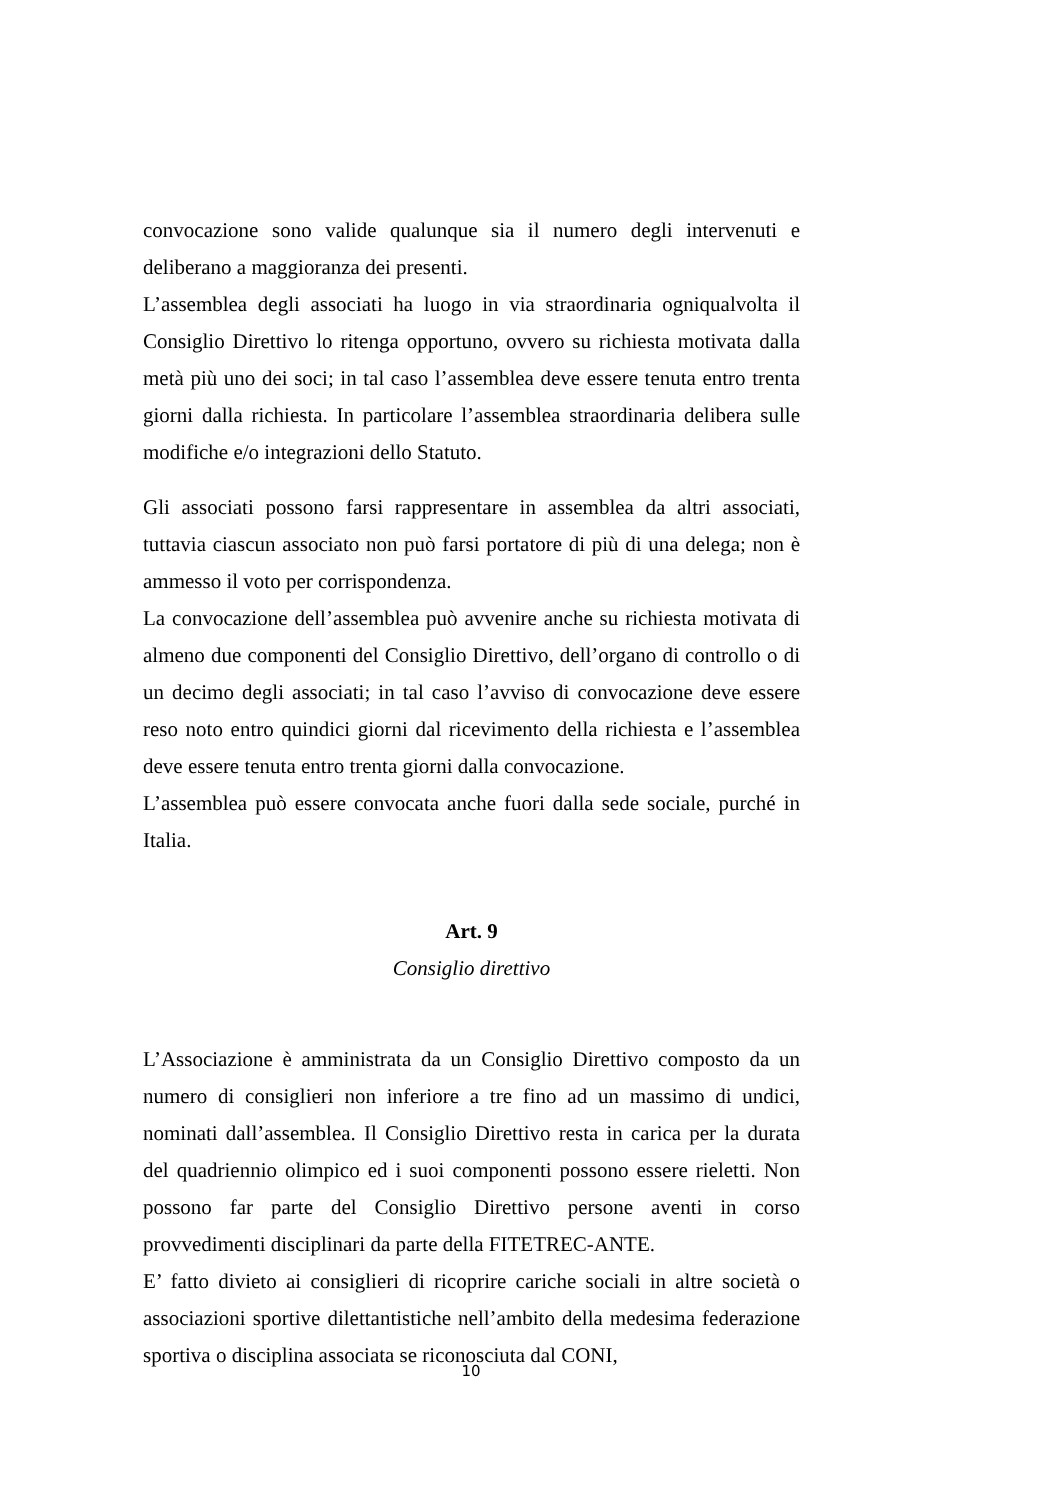convocazione sono valide qualunque sia il numero degli intervenuti e deliberano a maggioranza dei presenti.
L’assemblea degli associati ha luogo in via straordinaria ogniqualvolta il Consiglio Direttivo lo ritenga opportuno, ovvero su richiesta motivata dalla metà più uno dei soci; in tal caso l’assemblea deve essere tenuta entro trenta giorni dalla richiesta. In particolare l’assemblea straordinaria delibera sulle modifiche e/o integrazioni dello Statuto.
Gli associati possono farsi rappresentare in assemblea da altri associati, tuttavia ciascun associato non può farsi portatore di più di una delega; non è ammesso il voto per corrispondenza.
La convocazione dell’assemblea può avvenire anche su richiesta motivata di almeno due componenti del Consiglio Direttivo, dell’organo di controllo o di un decimo degli associati; in tal caso l’avviso di convocazione deve essere reso noto entro quindici giorni dal ricevimento della richiesta e l’assemblea deve essere tenuta entro trenta giorni dalla convocazione.
L’assemblea può essere convocata anche fuori dalla sede sociale, purché in Italia.
Art. 9
Consiglio direttivo
L’Associazione è amministrata da un Consiglio Direttivo composto da un numero di consiglieri non inferiore a tre fino ad un massimo di undici, nominati dall’assemblea. Il Consiglio Direttivo resta in carica per la durata del quadriennio olimpico ed i suoi componenti possono essere rieletti. Non possono far parte del Consiglio Direttivo persone aventi in corso provvedimenti disciplinari da parte della FITETREC-ANTE.
E’ fatto divieto ai consiglieri di ricoprire cariche sociali in altre società o associazioni sportive dilettantistiche nell’ambito della medesima federazione sportiva o disciplina associata se riconosciuta dal CONI,
10